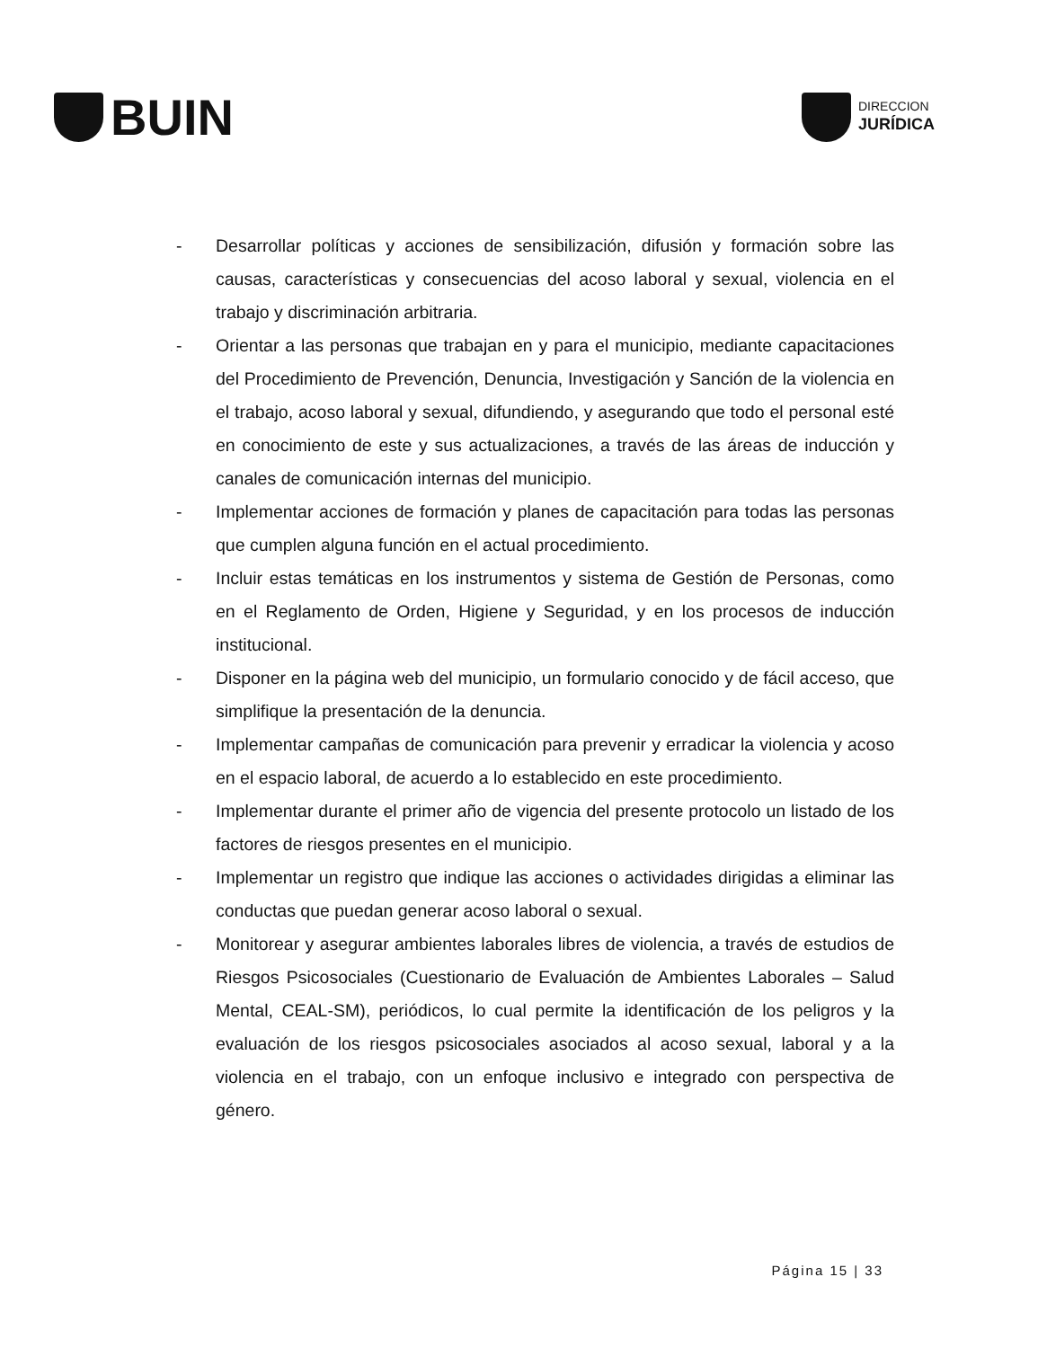BUIN
DIRECCION
JURÍDICA
- Desarrollar políticas y acciones de sensibilización, difusión y formación sobre las causas, características y consecuencias del acoso laboral y sexual, violencia en el trabajo y discriminación arbitraria.
- Orientar a las personas que trabajan en y para el municipio, mediante capacitaciones del Procedimiento de Prevención, Denuncia, Investigación y Sanción de la violencia en el trabajo, acoso laboral y sexual, difundiendo, y asegurando que todo el personal esté en conocimiento de este y sus actualizaciones, a través de las áreas de inducción y canales de comunicación internas del municipio.
- Implementar acciones de formación y planes de capacitación para todas las personas que cumplen alguna función en el actual procedimiento.
- Incluir estas temáticas en los instrumentos y sistema de Gestión de Personas, como en el Reglamento de Orden, Higiene y Seguridad, y en los procesos de inducción institucional.
- Disponer en la página web del municipio, un formulario conocido y de fácil acceso, que simplifique la presentación de la denuncia.
- Implementar campañas de comunicación para prevenir y erradicar la violencia y acoso en el espacio laboral, de acuerdo a lo establecido en este procedimiento.
- Implementar durante el primer año de vigencia del presente protocolo un listado de los factores de riesgos presentes en el municipio.
- Implementar un registro que indique las acciones o actividades dirigidas a eliminar las conductas que puedan generar acoso laboral o sexual.
- Monitorear y asegurar ambientes laborales libres de violencia, a través de estudios de Riesgos Psicosociales (Cuestionario de Evaluación de Ambientes Laborales – Salud Mental, CEAL-SM), periódicos, lo cual permite la identificación de los peligros y la evaluación de los riesgos psicosociales asociados al acoso sexual, laboral y a la violencia en el trabajo, con un enfoque inclusivo e integrado con perspectiva de género.
Página 15 | 33